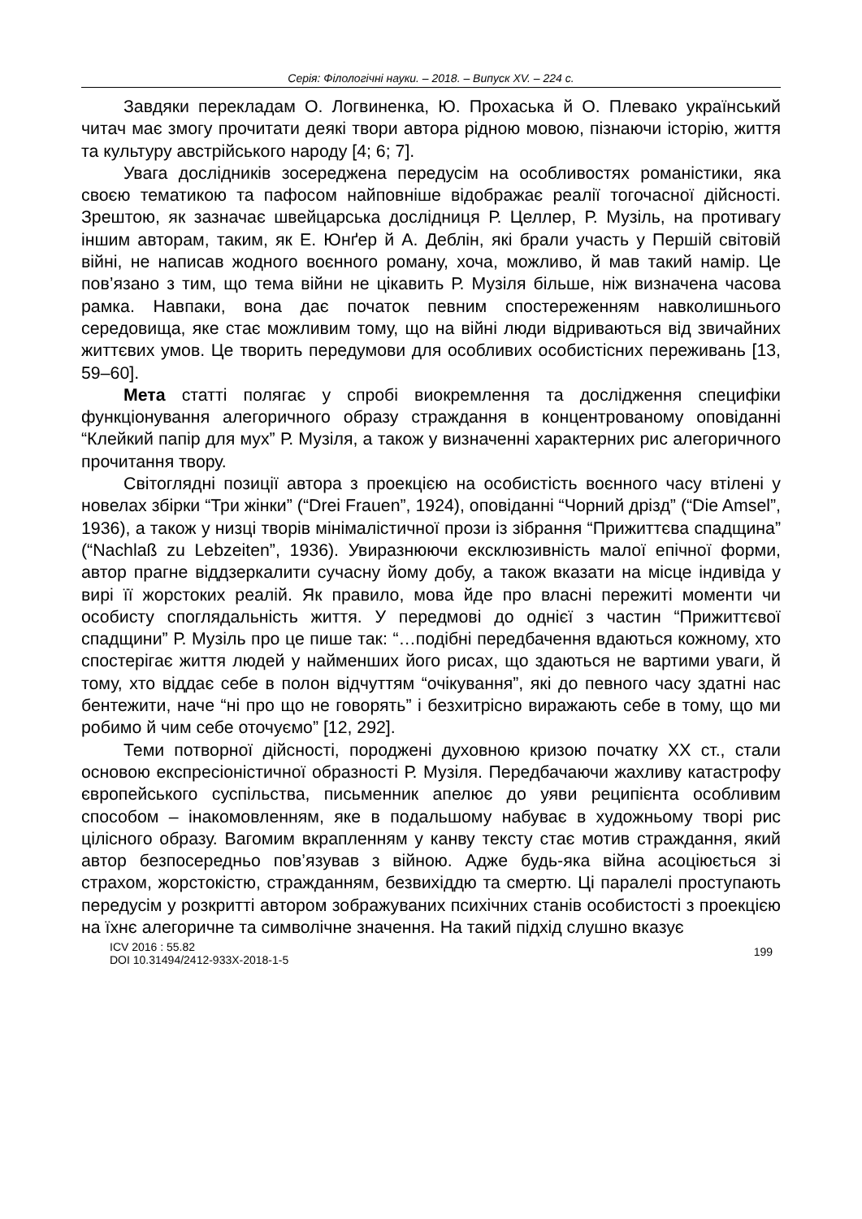Серія: Філологічні науки. – 2018. – Випуск XV. – 224 с.
Завдяки перекладам О. Логвиненка, Ю. Прохаська й О. Плевако український читач має змогу прочитати деякі твори автора рідною мовою, пізнаючи історію, життя та культуру австрійського народу [4; 6; 7].
Увага дослідників зосереджена передусім на особливостях романістики, яка своєю тематикою та пафосом найповніше відображає реалії тогочасної дійсності. Зрештою, як зазначає швейцарська дослідниця Р. Целлер, Р. Музіль, на противагу іншим авторам, таким, як Е. Юнґер й А. Деблін, які брали участь у Першій світовій війні, не написав жодного воєнного роману, хоча, можливо, й мав такий намір. Це пов’язано з тим, що тема війни не цікавить Р. Музіля більше, ніж визначена часова рамка. Навпаки, вона дає початок певним спостереженням навколишнього середовища, яке стає можливим тому, що на війні люди відриваються від звичайних життєвих умов. Це творить передумови для особливих особистісних переживань [13, 59–60].
Мета статті полягає у спробі виокремлення та дослідження специфіки функціонування алегоричного образу страждання в концентрованому оповіданні “Клейкий папір для мух” Р. Музіля, а також у визначенні характерних рис алегоричного прочитання твору.
Світоглядні позиції автора з проекцією на особистість воєнного часу втілені у новелах збірки “Три жінки” (“Drei Frauen”, 1924), оповіданні “Чорний дрізд” (“Die Amsel”, 1936), а також у низці творів мінімалістичної прози із зібрання “Прижиттєва спадщина” (“Nachlaß zu Lebzeiten”, 1936). Увиразнюючи ексклюзивність малої епічної форми, автор прагне віддзеркалити сучасну йому добу, а також вказати на місце індивіда у вирі її жорстоких реалій. Як правило, мова йде про власні пережиті моменти чи особисту споглядальність життя. У передмові до однієї з частин “Прижиттєвої спадщини” Р. Музіль про це пише так: “…подібні передбачення вдаються кожному, хто спостерігає життя людей у найменших його рисах, що здаються не вартими уваги, й тому, хто віддає себе в полон відчуттям “очікування”, які до певного часу здатні нас бентежити, наче “ні про що не говорять” і безхитрісно виражають себе в тому, що ми робимо й чим себе оточуємо” [12, 292].
Теми потворної дійсності, породжені духовною кризою початку XX ст., стали основою експресіоністичної образності Р. Музіля. Передбачаючи жахливу катастрофу європейського суспільства, письменник апелює до уяви реципієнта особливим способом – інакомовленням, яке в подальшому набуває в художньому творі рис цілісного образу. Вагомим вкрапленням у канву тексту стає мотив страждання, який автор безпосередньо пов’язував з війною. Адже будь-яка війна асоціюється зі страхом, жорстокістю, стражданням, безвихіддю та смертю. Ці паралелі проступають передусім у розкритті автором зображуваних психічних станів особистості з проекцією на їхнє алегоричне та символічне значення. На такий підхід слушно вказує
ICV 2016 : 55.82
DOI 10.31494/2412-933X-2018-1-5
199